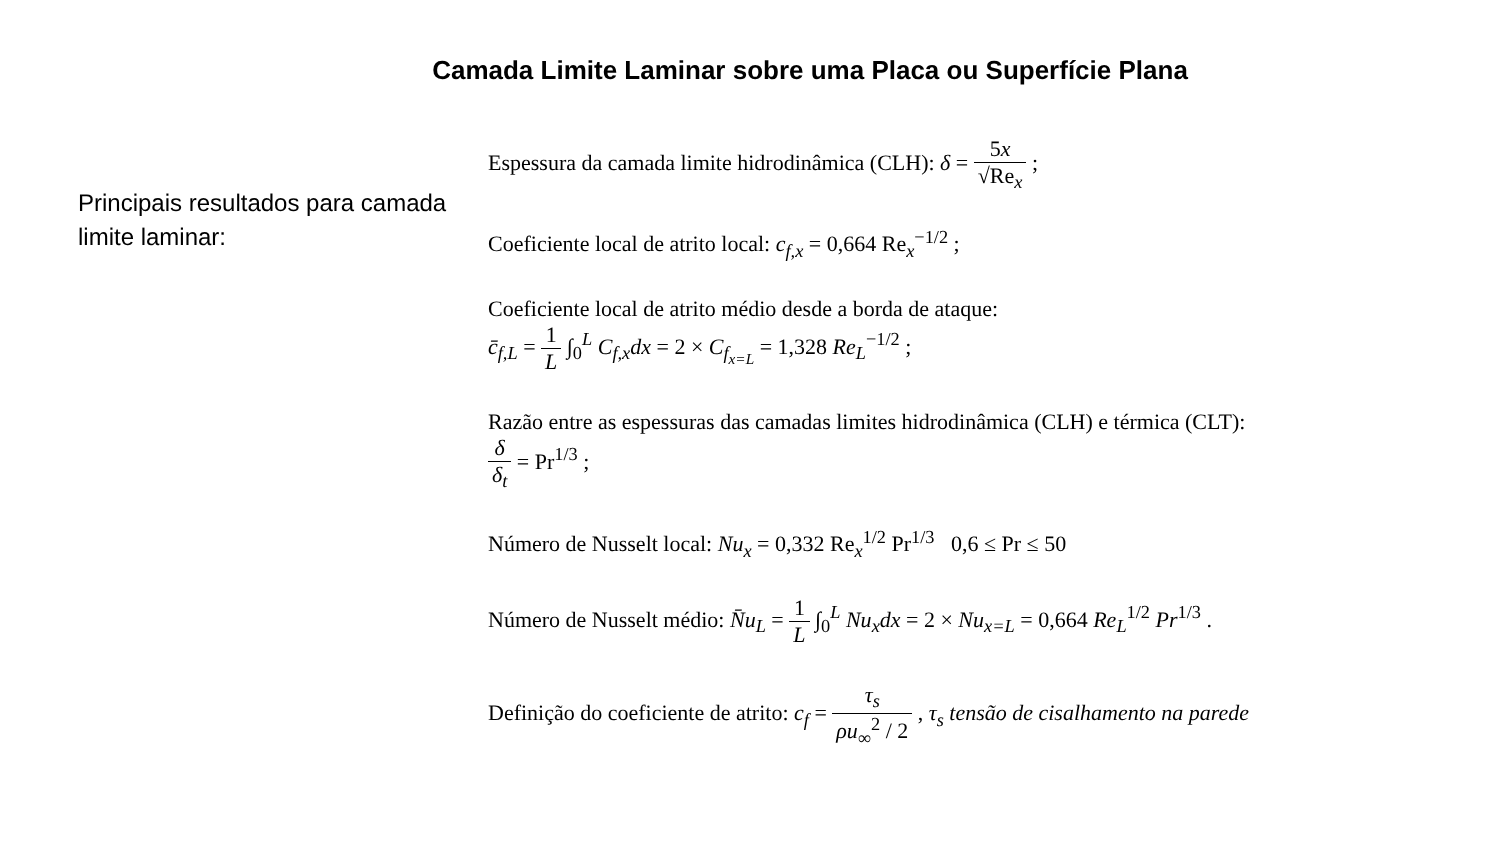Camada Limite Laminar sobre uma Placa ou Superfície Plana
Principais resultados para camada limite laminar:
Espessura da camada limite hidrodinâmica (CLH): δ = 5x √Re<sub>x</sub> ;
Coeficiente local de atrito local: c<sub>f,x</sub> = 0,664 Re<sub>x</sub><sup>−1/2</sup> ;
Coeficiente local de atrito médio desde a borda de ataque:
c̄<sub>f,L</sub> = 1 L ∫<sub>0</sub><sup>L</sup> C<sub>f,x</sub>dx = 2 × C<sub>f<sub>x=L</sub></sub> = 1,328 Re<sub>L</sub><sup>−1/2</sup> ;
Razão entre as espessuras das camadas limites hidrodinâmica (CLH) e térmica (CLT):
δ δ<sub>t</sub> = Pr<sup>1/3</sup> ;
Número de Nusselt local: Nu<sub>x</sub> = 0,332 Re<sub>x</sub><sup>1/2</sup> Pr<sup>1/3</sup> 0,6 ≤ Pr ≤ 50
Número de Nusselt médio: N̄u<sub>L</sub> = 1 L ∫<sub>0</sub><sup>L</sup> Nu<sub>x</sub>dx = 2 × Nu<sub>x=L</sub> = 0,664 Re<sub>L</sub><sup>1/2</sup> Pr<sup>1/3</sup> .
Definição do coeficiente de atrito: c<sub>f</sub> = τ<sub>s</sub> ρu<sub>∞</sub><sup>2</sup> / 2 , τ<sub>s</sub> tensão de cisalhamento na parede